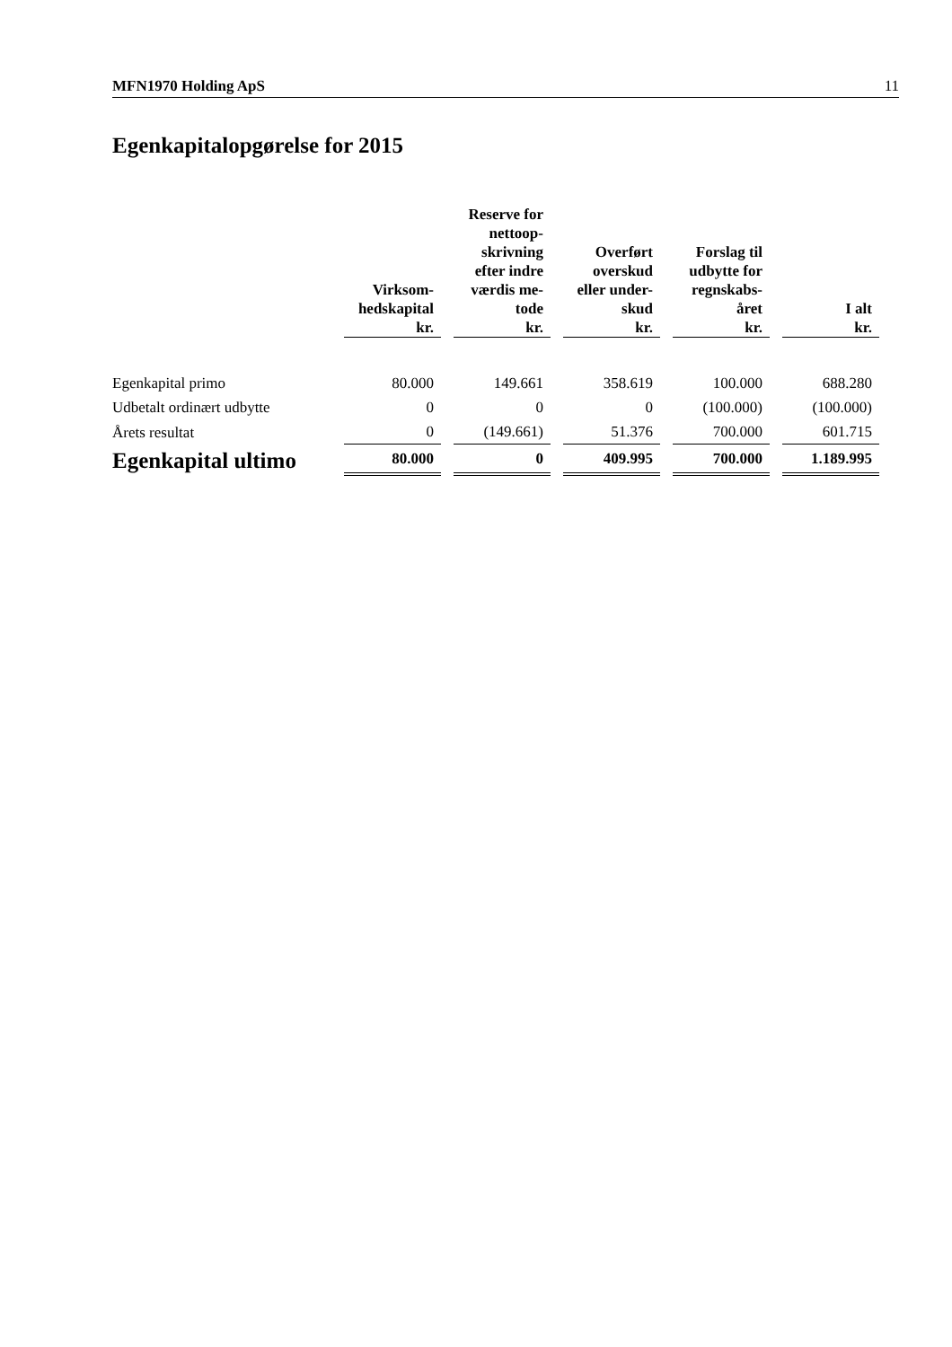MFN1970 Holding ApS 11
Egenkapitalopgørelse for 2015
| | Virksom- hedskapital kr. | | Reserve for nettoop- skrivning efter indre værdis me- tode kr. | | Overført overskud eller under- skud kr. | | Forslag til udbytte for regnskabs- året kr. | | I alt kr. |
| --- | --- | --- | --- | --- | --- | --- | --- | --- | --- |
| Egenkapital primo | 80.000 | | 149.661 | | 358.619 | | 100.000 | | 688.280 |
| Udbetalt ordinært udbytte | 0 | | 0 | | 0 | | (100.000) | | (100.000) |
| Årets resultat | 0 | | (149.661) | | 51.376 | | 700.000 | | 601.715 |
| Egenkapital ultimo | 80.000 | | 0 | | 409.995 | | 700.000 | | 1.189.995 |